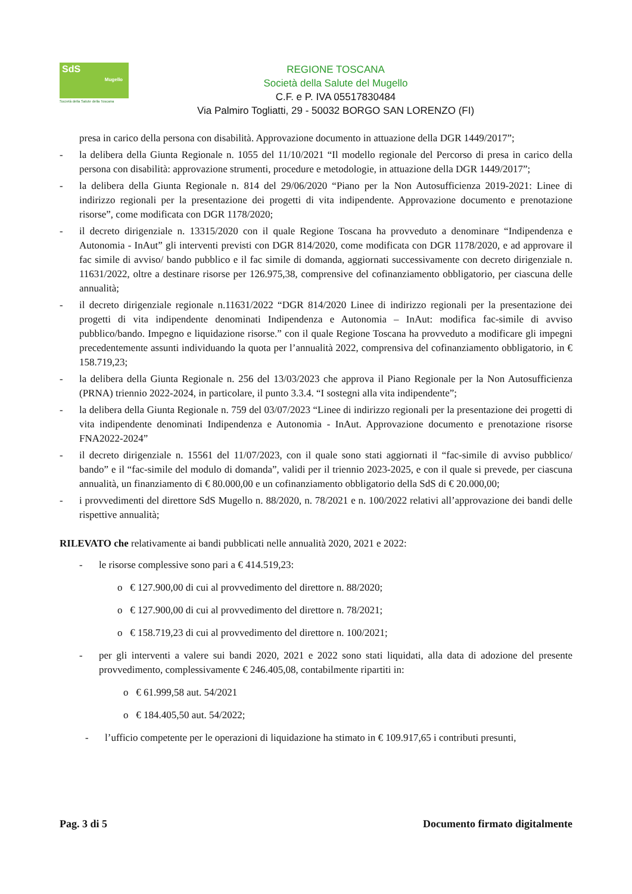SdS
Mugello
Società della Salute della Toscana
REGIONE TOSCANA
Società della Salute del Mugello
C.F. e P. IVA 05517830484
Via Palmiro Togliatti, 29 - 50032 BORGO SAN LORENZO (FI)
presa in carico della persona con disabilità. Approvazione documento in attuazione della DGR 1449/2017”;
- la delibera della Giunta Regionale n. 1055 del 11/10/2021 “Il modello regionale del Percorso di presa in carico della persona con disabilità: approvazione strumenti, procedure e metodologie, in attuazione della DGR 1449/2017”;
- la delibera della Giunta Regionale n. 814 del 29/06/2020 “Piano per la Non Autosufficienza 2019-2021: Linee di indirizzo regionali per la presentazione dei progetti di vita indipendente. Approvazione documento e prenotazione risorse”, come modificata con DGR 1178/2020;
- il decreto dirigenziale n. 13315/2020 con il quale Regione Toscana ha provveduto a denominare “Indipendenza e Autonomia - InAut” gli interventi previsti con DGR 814/2020, come modificata con DGR 1178/2020, e ad approvare il fac simile di avviso/ bando pubblico e il fac simile di domanda, aggiornati successivamente con decreto dirigenziale n. 11631/2022, oltre a destinare risorse per 126.975,38, comprensive del cofinanziamento obbligatorio, per ciascuna delle annualità;
- il decreto dirigenziale regionale n.11631/2022 “DGR 814/2020 Linee di indirizzo regionali per la presentazione dei progetti di vita indipendente denominati Indipendenza e Autonomia – InAut: modifica fac-simile di avviso pubblico/bando. Impegno e liquidazione risorse.” con il quale Regione Toscana ha provveduto a modificare gli impegni precedentemente assunti individuando la quota per l’annualità 2022, comprensiva del cofinanziamento obbligatorio, in € 158.719,23;
- la delibera della Giunta Regionale n. 256 del 13/03/2023 che approva il Piano Regionale per la Non Autosufficienza (PRNA) triennio 2022-2024, in particolare, il punto 3.3.4. “I sostegni alla vita indipendente”;
- la delibera della Giunta Regionale n. 759 del 03/07/2023 “Linee di indirizzo regionali per la presentazione dei progetti di vita indipendente denominati Indipendenza e Autonomia - InAut. Approvazione documento e prenotazione risorse FNA2022-2024”
- il decreto dirigenziale n. 15561 del 11/07/2023, con il quale sono stati aggiornati il “fac-simile di avviso pubblico/ bando” e il “fac-simile del modulo di domanda”, validi per il triennio 2023-2025, e con il quale si prevede, per ciascuna annualità, un finanziamento di € 80.000,00 e un cofinanziamento obbligatorio della SdS di € 20.000,00;
- i provvedimenti del direttore SdS Mugello n. 88/2020, n. 78/2021 e n. 100/2022 relativi all’approvazione dei bandi delle rispettive annualità;
RILEVATO che relativamente ai bandi pubblicati nelle annualità 2020, 2021 e 2022:
- le risorse complessive sono pari a € 414.519,23:
o € 127.900,00 di cui al provvedimento del direttore n. 88/2020;
o € 127.900,00 di cui al provvedimento del direttore n. 78/2021;
o € 158.719,23 di cui al provvedimento del direttore n. 100/2021;
- per gli interventi a valere sui bandi 2020, 2021 e 2022 sono stati liquidati, alla data di adozione del presente provvedimento, complessivamente € 246.405,08, contabilmente ripartiti in:
o € 61.999,58 aut. 54/2021
o € 184.405,50 aut. 54/2022;
- l’ufficio competente per le operazioni di liquidazione ha stimato in € 109.917,65 i contributi presunti,
Pag. 3 di 5 Documento firmato digitalmente